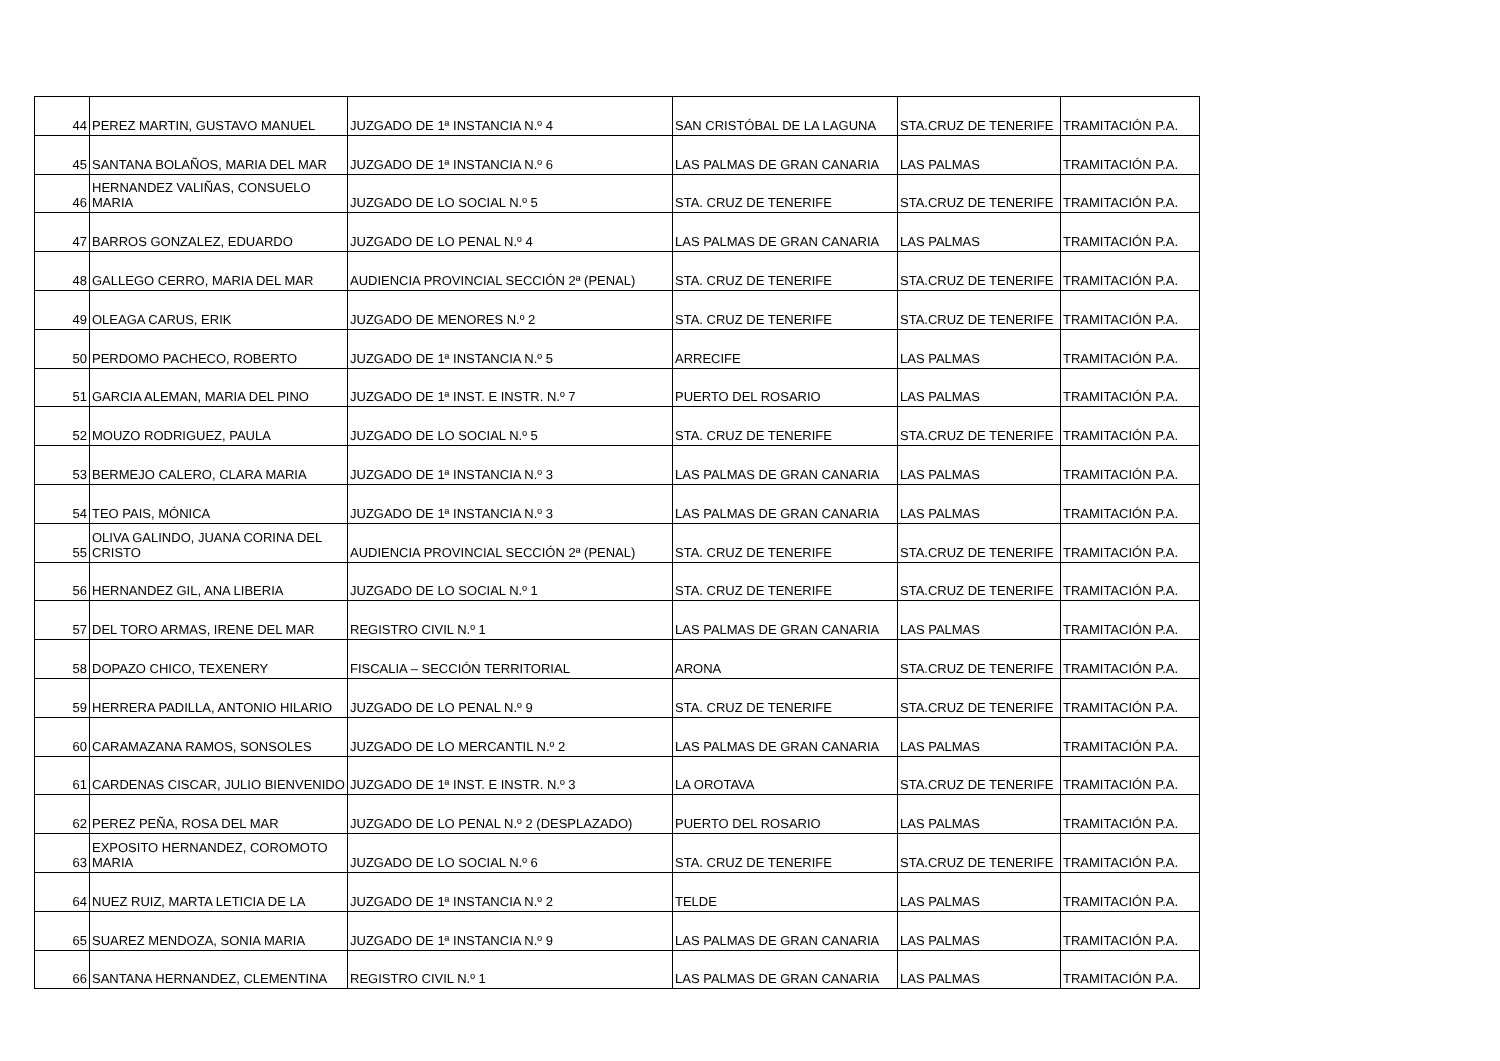| 44 | PEREZ MARTIN, GUSTAVO MANUEL | JUZGADO DE 1ª INSTANCIA N.º 4 | SAN CRISTÓBAL DE LA LAGUNA | STA.CRUZ DE TENERIFE | TRAMITACIÓN P.A. |
| 45 | SANTANA BOLAÑOS, MARIA DEL MAR | JUZGADO DE 1ª INSTANCIA N.º 6 | LAS PALMAS DE GRAN CANARIA | LAS PALMAS | TRAMITACIÓN P.A. |
| 46 | HERNANDEZ VALIÑAS, CONSUELO MARIA | JUZGADO DE LO SOCIAL N.º 5 | STA. CRUZ DE TENERIFE | STA.CRUZ DE TENERIFE | TRAMITACIÓN P.A. |
| 47 | BARROS GONZALEZ, EDUARDO | JUZGADO DE LO PENAL N.º 4 | LAS PALMAS DE GRAN CANARIA | LAS PALMAS | TRAMITACIÓN P.A. |
| 48 | GALLEGO CERRO, MARIA DEL MAR | AUDIENCIA PROVINCIAL SECCIÓN 2ª (PENAL) | STA. CRUZ DE TENERIFE | STA.CRUZ DE TENERIFE | TRAMITACIÓN P.A. |
| 49 | OLEAGA CARUS, ERIK | JUZGADO DE MENORES N.º 2 | STA. CRUZ DE TENERIFE | STA.CRUZ DE TENERIFE | TRAMITACIÓN P.A. |
| 50 | PERDOMO PACHECO, ROBERTO | JUZGADO DE 1ª INSTANCIA N.º 5 | ARRECIFE | LAS PALMAS | TRAMITACIÓN P.A. |
| 51 | GARCIA ALEMAN, MARIA DEL PINO | JUZGADO DE 1ª INST. E INSTR. N.º 7 | PUERTO DEL ROSARIO | LAS PALMAS | TRAMITACIÓN P.A. |
| 52 | MOUZO RODRIGUEZ, PAULA | JUZGADO DE LO SOCIAL N.º 5 | STA. CRUZ DE TENERIFE | STA.CRUZ DE TENERIFE | TRAMITACIÓN P.A. |
| 53 | BERMEJO CALERO, CLARA MARIA | JUZGADO DE 1ª INSTANCIA N.º 3 | LAS PALMAS DE GRAN CANARIA | LAS PALMAS | TRAMITACIÓN P.A. |
| 54 | TEO PAIS, MÓNICA | JUZGADO DE 1ª INSTANCIA N.º 3 | LAS PALMAS DE GRAN CANARIA | LAS PALMAS | TRAMITACIÓN P.A. |
| 55 | OLIVA GALINDO, JUANA CORINA DEL CRISTO | AUDIENCIA PROVINCIAL SECCIÓN 2ª (PENAL) | STA. CRUZ DE TENERIFE | STA.CRUZ DE TENERIFE | TRAMITACIÓN P.A. |
| 56 | HERNANDEZ GIL, ANA LIBERIA | JUZGADO DE LO SOCIAL N.º 1 | STA. CRUZ DE TENERIFE | STA.CRUZ DE TENERIFE | TRAMITACIÓN P.A. |
| 57 | DEL TORO ARMAS, IRENE DEL MAR | REGISTRO CIVIL N.º 1 | LAS PALMAS DE GRAN CANARIA | LAS PALMAS | TRAMITACIÓN P.A. |
| 58 | DOPAZO CHICO, TEXENERY | FISCALIA – SECCIÓN TERRITORIAL | ARONA | STA.CRUZ DE TENERIFE | TRAMITACIÓN P.A. |
| 59 | HERRERA PADILLA, ANTONIO HILARIO | JUZGADO DE LO PENAL N.º 9 | STA. CRUZ DE TENERIFE | STA.CRUZ DE TENERIFE | TRAMITACIÓN P.A. |
| 60 | CARAMAZANA RAMOS, SONSOLES | JUZGADO DE LO MERCANTIL N.º 2 | LAS PALMAS DE GRAN CANARIA | LAS PALMAS | TRAMITACIÓN P.A. |
| 61 | CARDENAS CISCAR, JULIO BIENVENIDO | JUZGADO DE 1ª INST. E INSTR. N.º 3 | LA OROTAVA | STA.CRUZ DE TENERIFE | TRAMITACIÓN P.A. |
| 62 | PEREZ PEÑA, ROSA DEL MAR | JUZGADO DE LO PENAL N.º 2 (DESPLAZADO) | PUERTO DEL ROSARIO | LAS PALMAS | TRAMITACIÓN P.A. |
| 63 | EXPOSITO HERNANDEZ, COROMOTO MARIA | JUZGADO DE LO SOCIAL N.º 6 | STA. CRUZ DE TENERIFE | STA.CRUZ DE TENERIFE | TRAMITACIÓN P.A. |
| 64 | NUEZ RUIZ, MARTA LETICIA DE LA | JUZGADO DE 1ª INSTANCIA N.º 2 | TELDE | LAS PALMAS | TRAMITACIÓN P.A. |
| 65 | SUAREZ MENDOZA, SONIA MARIA | JUZGADO DE 1ª INSTANCIA N.º 9 | LAS PALMAS DE GRAN CANARIA | LAS PALMAS | TRAMITACIÓN P.A. |
| 66 | SANTANA HERNANDEZ, CLEMENTINA | REGISTRO CIVIL N.º 1 | LAS PALMAS DE GRAN CANARIA | LAS PALMAS | TRAMITACIÓN P.A. |